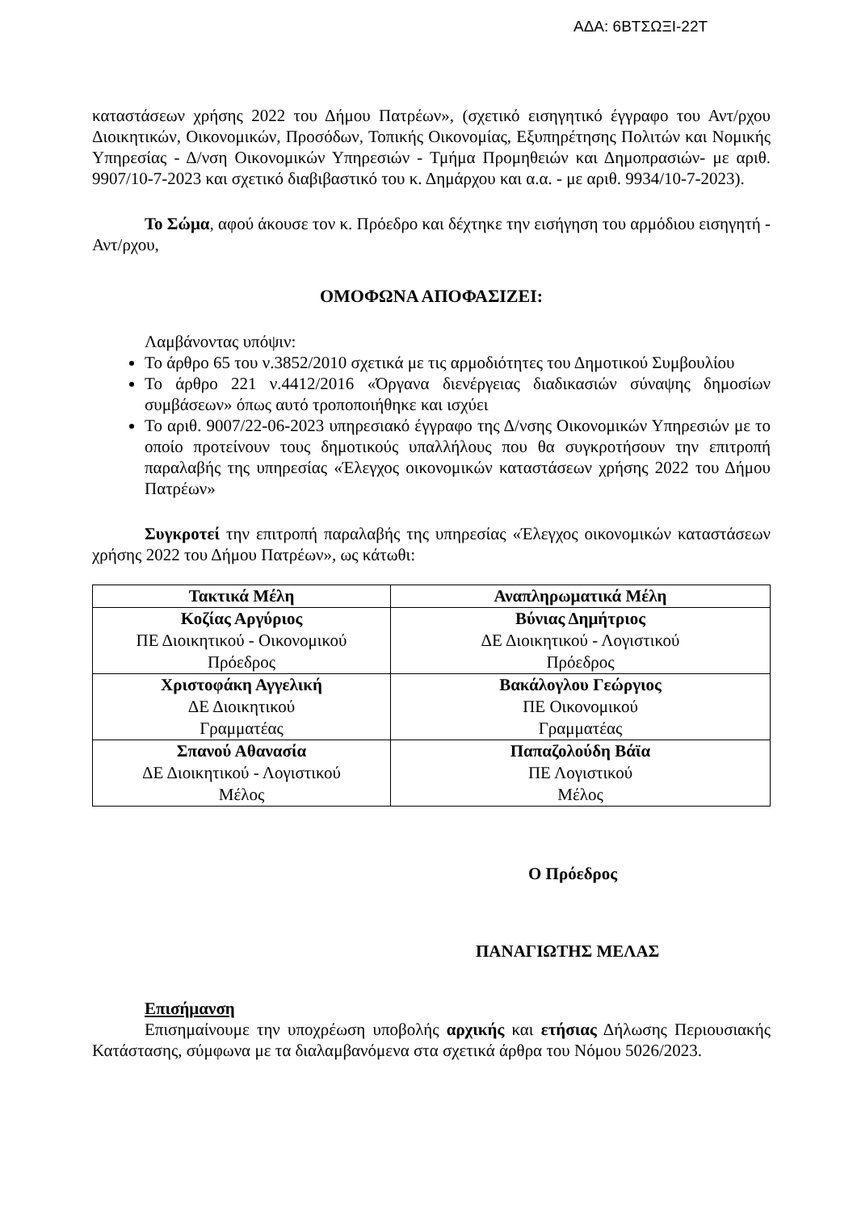ΑΔΑ: 6ΒΤΣΩΞΙ-22Τ
καταστάσεων χρήσης 2022 του Δήμου Πατρέων», (σχετικό εισηγητικό έγγραφο του Αντ/ρχου Διοικητικών, Οικονομικών, Προσόδων, Τοπικής Οικονομίας, Εξυπηρέτησης Πολιτών και Νομικής Υπηρεσίας - Δ/νση Οικονομικών Υπηρεσιών - Τμήμα Προμηθειών και Δημοπρασιών- με αριθ. 9907/10-7-2023 και σχετικό διαβιβαστικό του κ. Δημάρχου και α.α. - με αριθ. 9934/10-7-2023).
Το Σώμα, αφού άκουσε τον κ. Πρόεδρο και δέχτηκε την εισήγηση του αρμόδιου εισηγητή - Αντ/ρχου,
ΟΜΟΦΩΝΑ ΑΠΟΦΑΣΙΖΕΙ:
Λαμβάνοντας υπόψιν:
Το άρθρο 65 του ν.3852/2010 σχετικά με τις αρμοδιότητες του Δημοτικού Συμβουλίου
Το άρθρο 221 ν.4412/2016 «Όργανα διενέργειας διαδικασιών σύναψης δημοσίων συμβάσεων» όπως αυτό τροποποιήθηκε και ισχύει
Το αριθ. 9007/22-06-2023 υπηρεσιακό έγγραφο της Δ/νσης Οικονομικών Υπηρεσιών με το οποίο προτείνουν τους δημοτικούς υπαλλήλους που θα συγκροτήσουν την επιτροπή παραλαβής της υπηρεσίας «Έλεγχος οικονομικών καταστάσεων χρήσης 2022 του Δήμου Πατρέων»
Συγκροτεί την επιτροπή παραλαβής της υπηρεσίας «Έλεγχος οικονομικών καταστάσεων χρήσης 2022 του Δήμου Πατρέων», ως κάτωθι:
| Τακτικά Μέλη | Αναπληρωματικά Μέλη |
| --- | --- |
| Κοζίας Αργύριος ΠΕ Διοικητικού - Οικονομικού Πρόεδρος | Βύνιας Δημήτριος ΔΕ Διοικητικού - Λογιστικού Πρόεδρος |
| Χριστοφάκη Αγγελική ΔΕ Διοικητικού Γραμματέας | Βακάλογλου Γεώργιος ΠΕ Οικονομικού Γραμματέας |
| Σπανού Αθανασία ΔΕ Διοικητικού - Λογιστικού Μέλος | Παπαζολούδη Βάϊα ΠΕ Λογιστικού Μέλος |
Ο Πρόεδρος
ΠΑΝΑΓΙΩΤΗΣ ΜΕΛΑΣ
Επισήμανση
Επισημαίνουμε την υποχρέωση υποβολής αρχικής και ετήσιας Δήλωσης Περιουσιακής Κατάστασης, σύμφωνα με τα διαλαμβανόμενα στα σχετικά άρθρα του Νόμου 5026/2023.